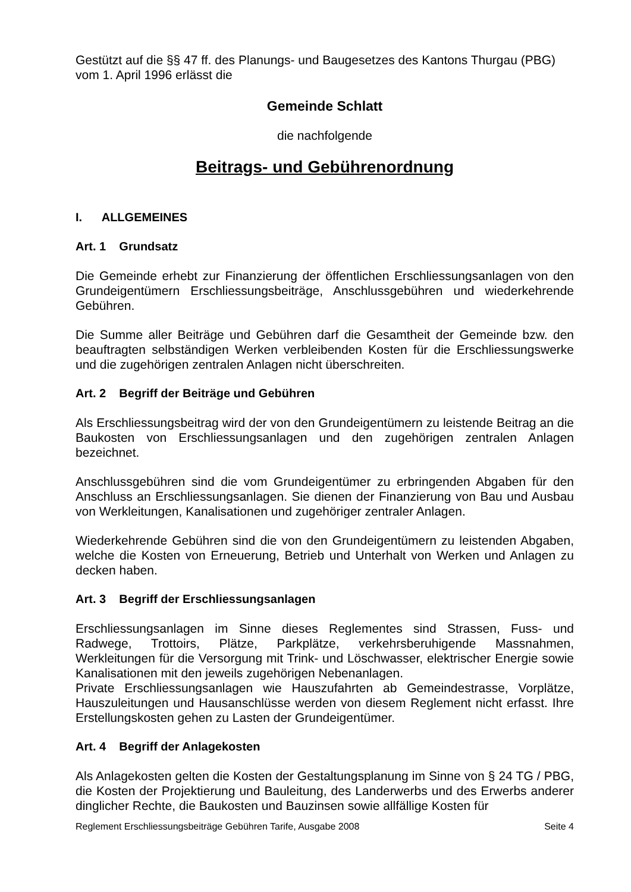Gestützt auf die §§ 47 ff. des Planungs- und Baugesetzes des Kantons Thurgau (PBG) vom 1. April 1996 erlässt die
Gemeinde Schlatt
die nachfolgende
Beitrags- und Gebührenordnung
I. ALLGEMEINES
Art. 1 Grundsatz
Die Gemeinde erhebt zur Finanzierung der öffentlichen Erschliessungsanlagen von den Grundeigentümern Erschliessungsbeiträge, Anschlussgebühren und wiederkehrende Gebühren.
Die Summe aller Beiträge und Gebühren darf die Gesamtheit der Gemeinde bzw. den beauftragten selbständigen Werken verbleibenden Kosten für die Erschliessungswerke und die zugehörigen zentralen Anlagen nicht überschreiten.
Art. 2 Begriff der Beiträge und Gebühren
Als Erschliessungsbeitrag wird der von den Grundeigentümern zu leistende Beitrag an die Baukosten von Erschliessungsanlagen und den zugehörigen zentralen Anlagen bezeichnet.
Anschlussgebühren sind die vom Grundeigentümer zu erbringenden Abgaben für den Anschluss an Erschliessungsanlagen. Sie dienen der Finanzierung von Bau und Ausbau von Werkleitungen, Kanalisationen und zugehöriger zentraler Anlagen.
Wiederkehrende Gebühren sind die von den Grundeigentümern zu leistenden Abgaben, welche die Kosten von Erneuerung, Betrieb und Unterhalt von Werken und Anlagen zu decken haben.
Art. 3 Begriff der Erschliessungsanlagen
Erschliessungsanlagen im Sinne dieses Reglementes sind Strassen, Fuss- und Radwege, Trottoirs, Plätze, Parkplätze, verkehrsberuhigende Massnahmen, Werkleitungen für die Versorgung mit Trink- und Löschwasser, elektrischer Energie sowie Kanalisationen mit den jeweils zugehörigen Nebenanlagen.
Private Erschliessungsanlagen wie Hauszufahrten ab Gemeindestrasse, Vorplätze, Hauszuleitungen und Hausanschlüsse werden von diesem Reglement nicht erfasst. Ihre Erstellungskosten gehen zu Lasten der Grundeigentümer.
Art. 4 Begriff der Anlagekosten
Als Anlagekosten gelten die Kosten der Gestaltungsplanung im Sinne von § 24 TG / PBG, die Kosten der Projektierung und Bauleitung, des Landerwerbs und des Erwerbs anderer dinglicher Rechte, die Baukosten und Bauzinsen sowie allfällige Kosten für
Reglement Erschliessungsbeiträge Gebühren Tarife, Ausgabe 2008 Seite 4